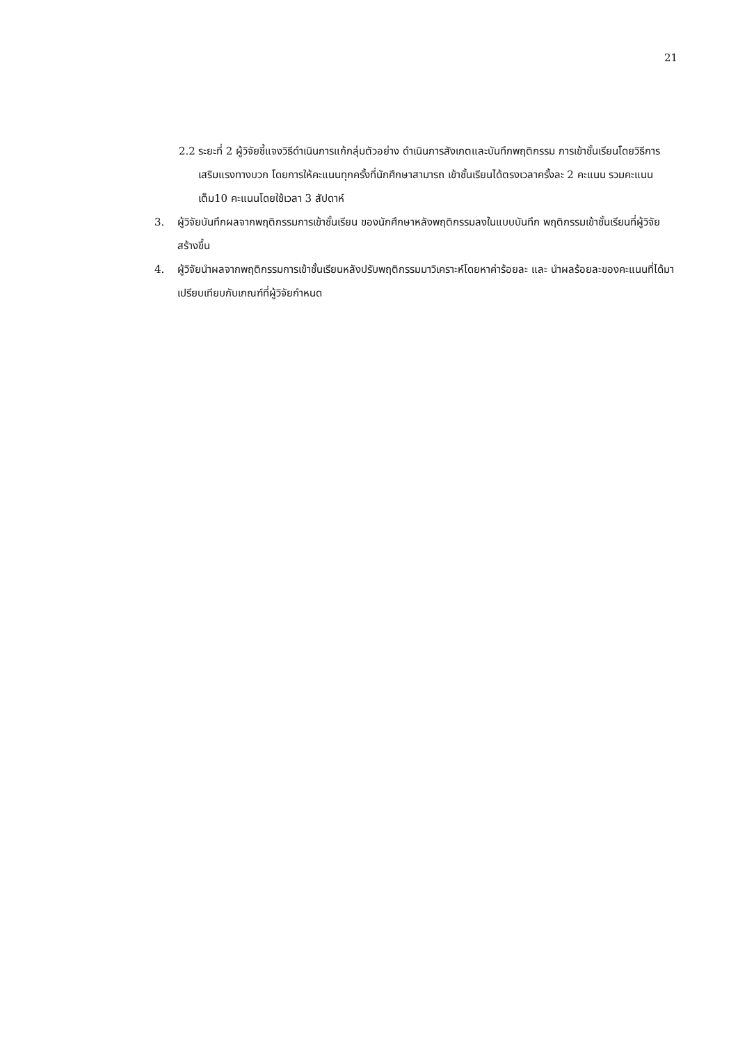21
2.2 ระยะที่ 2 ผู้วิจัยชี้แจงวิธีดำเนินการแก้กลุ่มตัวอย่าง ดำเนินการสังเกตและบันทึกพฤติกรรม การเข้าชั้นเรียนโดยวิธีการเสริมแรงทางบวก โดยการให้คะแนนทุกครั้งที่นักศึกษาสามารถ เข้าชั้นเรียนได้ตรงเวลาครั้งละ 2 คะแนน รวมคะแนนเต็ม10 คะแนนโดยใช้เวลา 3 สัปดาห์
3. ผู้วิจัยบันทึกผลจากพฤติกรรมการเข้าชั้นเรียน ของนักศึกษาหลังพฤติกรรมลงในแบบบันทึก พฤติกรรมเข้าชั้นเรียนที่ผู้วิจัยสร้างขึ้น
4. ผู้วิจัยนำผลจากพฤติกรรมการเข้าชั้นเรียนหลังปรับพฤติกรรมมาวิเคราะห์โดยหาค่าร้อยละ และ นำผลร้อยละของคะแนนที่ได้มาเปรียบเทียบกับเกณฑ์ที่ผู้วิจัยกำหนด